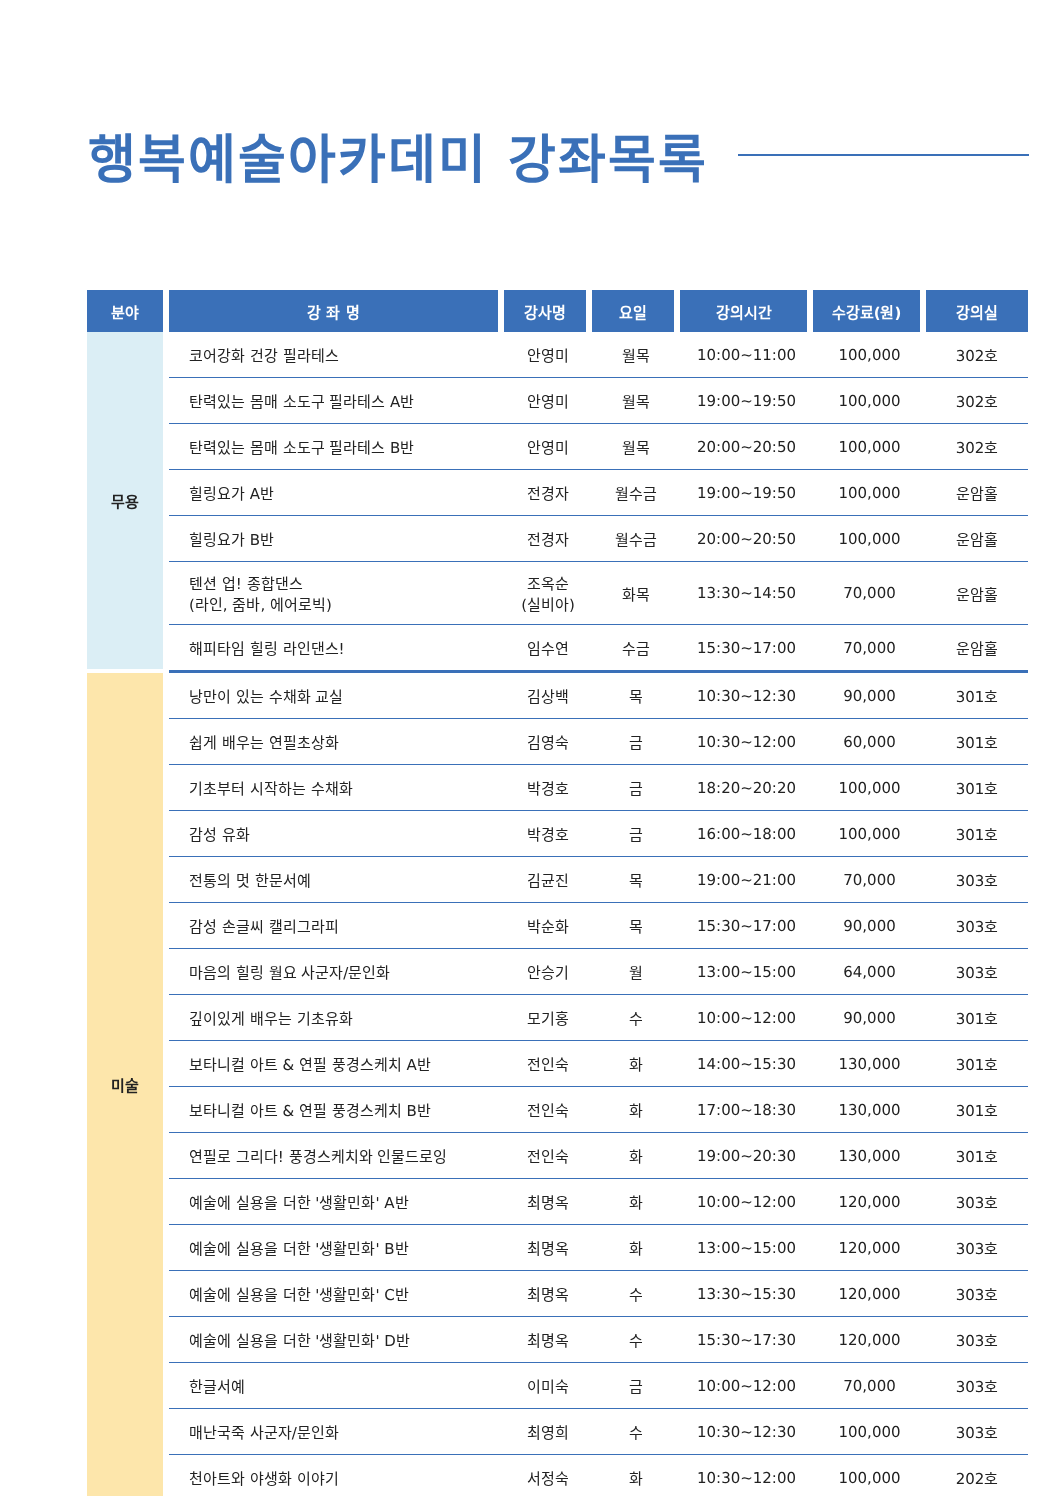행복예술아카데미 강좌목록
| 분야 | 강 좌 명 | 강사명 | 요일 | 강의시간 | 수강료(원) | 강의실 |
| --- | --- | --- | --- | --- | --- | --- |
| 무용 | 코어강화 건강 필라테스 | 안영미 | 월목 | 10:00~11:00 | 100,000 | 302호 |
| | 탄력있는 몸매 소도구 필라테스 A반 | 안영미 | 월목 | 19:00~19:50 | 100,000 | 302호 |
| | 탄력있는 몸매 소도구 필라테스 B반 | 안영미 | 월목 | 20:00~20:50 | 100,000 | 302호 |
| | 힐링요가 A반 | 전경자 | 월수금 | 19:00~19:50 | 100,000 | 운암홀 |
| | 힐링요가 B반 | 전경자 | 월수금 | 20:00~20:50 | 100,000 | 운암홀 |
| | 텐션 업! 종합댄스 (라인, 줌바, 에어로빅) | 조옥순 (실비아) | 화목 | 13:30~14:50 | 70,000 | 운암홀 |
| | 해피타임 힐링 라인댄스! | 임수연 | 수금 | 15:30~17:00 | 70,000 | 운암홀 |
| 미술 | 낭만이 있는 수채화 교실 | 김상백 | 목 | 10:30~12:30 | 90,000 | 301호 |
| | 쉽게 배우는 연필초상화 | 김영숙 | 금 | 10:30~12:00 | 60,000 | 301호 |
| | 기초부터 시작하는 수채화 | 박경호 | 금 | 18:20~20:20 | 100,000 | 301호 |
| | 감성 유화 | 박경호 | 금 | 16:00~18:00 | 100,000 | 301호 |
| | 전통의 멋 한문서예 | 김균진 | 목 | 19:00~21:00 | 70,000 | 303호 |
| | 감성 손글씨 캘리그라피 | 박순화 | 목 | 15:30~17:00 | 90,000 | 303호 |
| | 마음의 힐링 월요 사군자/문인화 | 안승기 | 월 | 13:00~15:00 | 64,000 | 303호 |
| | 깊이있게 배우는 기초유화 | 모기홍 | 수 | 10:00~12:00 | 90,000 | 301호 |
| | 보타니컬 아트 & 연필 풍경스케치 A반 | 전인숙 | 화 | 14:00~15:30 | 130,000 | 301호 |
| | 보타니컬 아트 & 연필 풍경스케치 B반 | 전인숙 | 화 | 17:00~18:30 | 130,000 | 301호 |
| | 연필로 그리다! 풍경스케치와 인물드로잉 | 전인숙 | 화 | 19:00~20:30 | 130,000 | 301호 |
| | 예술에 실용을 더한 '생활민화' A반 | 최명옥 | 화 | 10:00~12:00 | 120,000 | 303호 |
| | 예술에 실용을 더한 '생활민화' B반 | 최명옥 | 화 | 13:00~15:00 | 120,000 | 303호 |
| | 예술에 실용을 더한 '생활민화' C반 | 최명옥 | 수 | 13:30~15:30 | 120,000 | 303호 |
| | 예술에 실용을 더한 '생활민화' D반 | 최명옥 | 수 | 15:30~17:30 | 120,000 | 303호 |
| | 한글서예 | 이미숙 | 금 | 10:00~12:00 | 70,000 | 303호 |
| | 매난국죽 사군자/문인화 | 최영희 | 수 | 10:30~12:30 | 100,000 | 303호 |
| | 천아트와 야생화 이야기 | 서정숙 | 화 | 10:30~12:00 | 100,000 | 202호 |